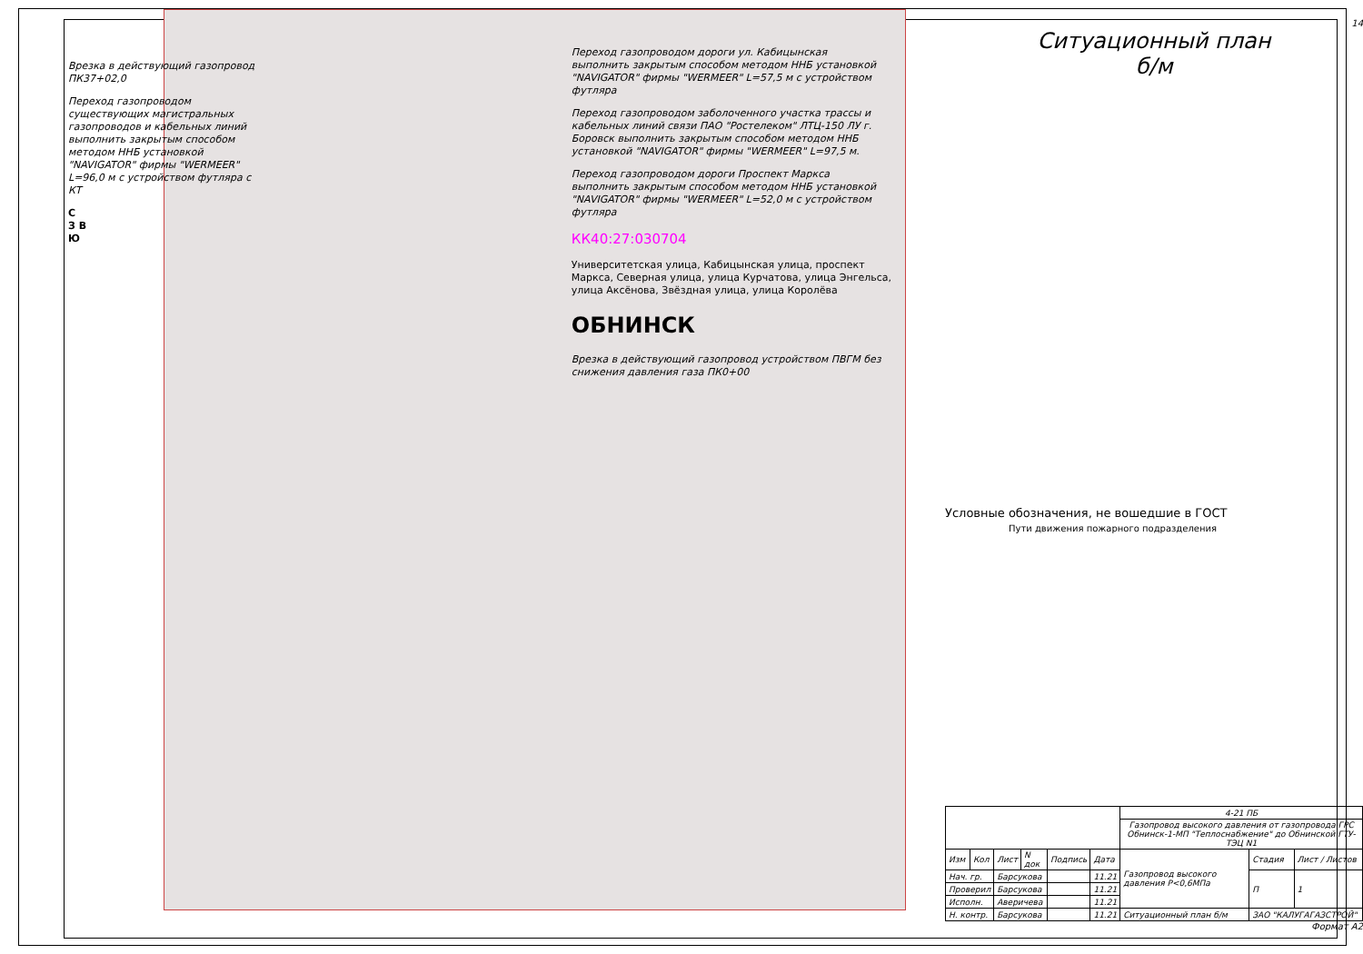Врезка в действующий газопровод
ПК37+02,0
Переход газопроводом существующих магистральных газопроводов и кабельных линий выполнить закрытым способом методом ННБ установкой "NAVIGATOR" фирмы "WERMEER" L=96,0 м с устройством футляра с КТ
С
З В
Ю
Переход газопроводом дороги ул. Кабицынская
выполнить закрытым способом методом ННБ установкой "NAVIGATOR" фирмы "WERMEER" L=57,5 м с устройством футляра
Переход газопроводом заболоченного участка трассы и кабельных линий связи ПАО "Ростелеком" ЛТЦ-150 ЛУ г. Боровск выполнить закрытым способом методом ННБ установкой "NAVIGATOR" фирмы "WERMEER" L=97,5 м.
Переход газопроводом дороги Проспект Маркса
выполнить закрытым способом методом ННБ установкой "NAVIGATOR" фирмы "WERMEER" L=52,0 м с устройством футляра
КК40:27:030704
Университетская улица, Кабицынская улица, проспект Маркса, Северная улица, улица Курчатова, улица Энгельса, улица Аксёнова, Звёздная улица, улица Королёва
ОБНИНСК
Врезка в действующий газопровод устройством ПВГМ без снижения давления газа ПК0+00
14
Ситуационный план
б/м
Условные обозначения, не вошедшие в ГОСТ
Пути движения пожарного подразделения
| | | | | | | 4-21 ПБ | | |
| | | | | | | Газопровод высокого давления от газопровода ГРС Обнинск-1-МП "Теплоснабжение" до Обнинской ГТУ-ТЭЦ N1 | | |
| Изм | Кол | Лист | N док | Подпись | Дата | Газопровод высокого давления Р<0,6МПа | Стадия | Лист / Листов |
| Нач. гр. | | Барсукова | | | 11.21 | | П | 1 |
| Проверил | | Барсукова | | | 11.21 | | | |
| Исполн. | | Аверичева | | | 11.21 | | | |
| Н. контр. | | Барсукова | | | 11.21 | Ситуационный план б/м | ЗАО "КАЛУГАГАЗСТРОЙ" | |
Формат А2